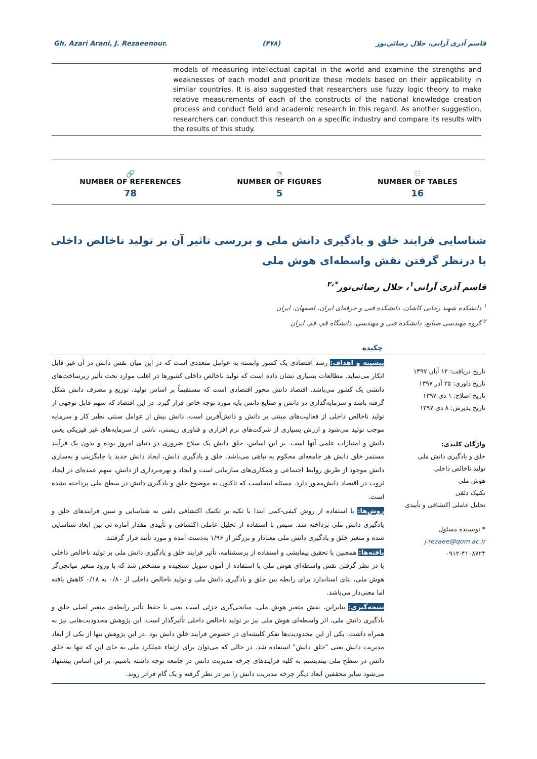Gh. Azari Arani, J. Rezaeenour. (۴۷۸) قاسم آذری آرانی، جلال رضائی‌نور
models of measuring intellectual capital in the world and examine the strengths and weaknesses of each model and prioritize these models based on their applicability in similar countries. It is also suggested that researchers use fuzzy logic theory to make relative measurements of each of the constructs of the national knowledge creation process and conduct field and academic research in this regard. As another suggestion, researchers can conduct this research on a specific industry and compare its results with the results of this study.
🔗
NUMBER OF REFERENCES
78
◔
NUMBER OF FIGURES
5
☷
NUMBER OF TABLES
16
شناسایی فرایند خلق و یادگیری دانش ملی و بررسی تاثیر آن بر تولید ناخالص داخلی با درنظر گرفتن نقش واسطه‌ای هوش ملی
قاسم آذری آرانی<sup>۱</sup>، جلال رضائی‌نور<sup>*،۲</sup>
<sup>۱</sup> دانشکده شهید رجایی کاشان، دانشکده فنی و حرفه‌ای ایران، اصفهان، ایران
<sup>۲</sup> گروه مهندسی صنایع، دانشکده فنی و مهندسی، دانشگاه قم، قم، ایران
چکیده
تاریخ دریافت: ۱۲ آبان ۱۳۹۷
تاریخ داوری: ۲۵ آذر ۱۳۹۷
تاریخ اصلاح: ۱ دی ۱۳۹۷
تاریخ پذیرش: ۸ دی ۱۳۹۷
واژگان کلیدی:
خلق و یادگیری دانش ملی
تولید ناخالص داخلی
هوش ملی
تکنیک دلفی
تحلیل عاملی اکتشافی و تأییدی
* نویسنده مسئول
j.rezaee@qom.ac.ir
۰۹۱۲-۴۱۰۸۷۲۴
پیشینه و اهداف: رشد اقتصادی یک کشور وابسته به عوامل متعددی است که در این میان نقش دانش در آن غیر قابل انکار می‌نماید. مطالعات بسیاری نشان داده است که تولید ناخالص داخلی کشورها در اغلب موارد تحت تأثیر زیرساخت‌های دانشی یک کشور می‌باشد. اقتصاد دانش محور اقتصادی است که مستقیماً بر اساس تولید، توزیع و مصرف دانش شکل گرفته باشد و سرمایه‌گذاری در دانش و صنایع دانش پایه مورد توجه خاص قرار گیرد. در این اقتصاد که سهم قابل توجهی از تولید ناخالص داخلی از فعالیت‌های مبتنی بر دانش و دانش‌آفرین است، دانش بیش از عوامل سنتی نظیر کار و سرمایه موجب تولید می‌شود و ارزش بسیاری از شرکت‌های نرم افزاری و فناوری زیستی، ناشی از سرمایه‌های غیر فیزیکی یعنی دانش و امتیازات علمی آنها است. بر این اساس، خلق دانش یک سلاح ضروری در دنیای امروز بوده و بدون یک فرآیند مستمر خلق دانش هر جامعه‌ای محکوم به تباهی می‌باشد. خلق و یادگیری دانش، ایجاد دانش جدید یا جایگزینی و به‌سازی دانش موجود از طریق روابط اجتماعی و همکاری‌های سازمانی است و ایجاد و بهره‌برداری از دانش، سهم عمده‌ای در ایجاد ثروت در اقتصاد دانش‌محور دارد. مسئله اینجاست که تاکنون به موضوع خلق و یادگیری دانش در سطح ملی پرداخته نشده است.
روش‌ها: با استفاده از روش کیفی-کمی ابتدا با تکیه بر تکنیک اکتشافی دلفی به شناسایی و تبیین فرایندهای خلق و یادگیری دانش ملی پرداخته شد. سپس با استفاده از تحلیل عاملی اکتشافی و تأییدی مقدار آماره تی بین ابعاد شناسایی شده و متغیر خلق و یادگیری دانش ملی معنادار و بزرگتر از ۱/۹۶ به‌دست آمده و مورد تأیید قرار گرفتند.
یافته‌ها: همچنین با تحقیق پیمایشی و استفاده از پرسشنامه، تأثیر فرایند خلق و یادگیری دانش ملی بر تولید ناخالص داخلی با در نظر گرفتن نقش واسطه‌ای هوش ملی با استفاده از آمون سوبل سنجیده و مشخص شد که با ورود متغیر میانجی‌گر هوش ملی، بتای استاندارد برای رابطه بین خلق و یادگیری دانش ملی و تولید ناخالص داخلی از ۰/۸۰ به ۰/۱۸ کاهش یافته اما معنی‌دار می‌باشد.
نتیجه‌گیری: بنابراین، نقش متغیر هوش ملی، میانجی‌گری جزئی است یعنی با حفظ تأثیر رابطه‌ی متغیر اصلی خلق و یادگیری دانش ملی، اثر واسطه‌ای هوش ملی نیز بر تولید ناخالص داخلی تأثیرگذار است. این پژوهش محدودیت‌هایی نیز به همراه داشت. یکی از این محدودیت‌ها تفکر کلیشه‌ای در خصوص فرایند خلق دانش بود .در این پژوهش تنها از یکی از ابعاد مدیریت دانش یعنی "خلق دانش" استفاده شد. در حالی که می‌توان برای ارتقاء عملکرد ملی به جای این که تنها به خلق دانش در سطح ملی بیندیشیم به کلیه فرایندهای چرخه مدیریت دانش در جامعه توجه داشته باشیم. بر این اساس پیشنهاد می‌شود سایر محققین ابعاد دیگر چرخه مدیریت دانش را نیز در نظر گرفته و یک گام فراتر روند.